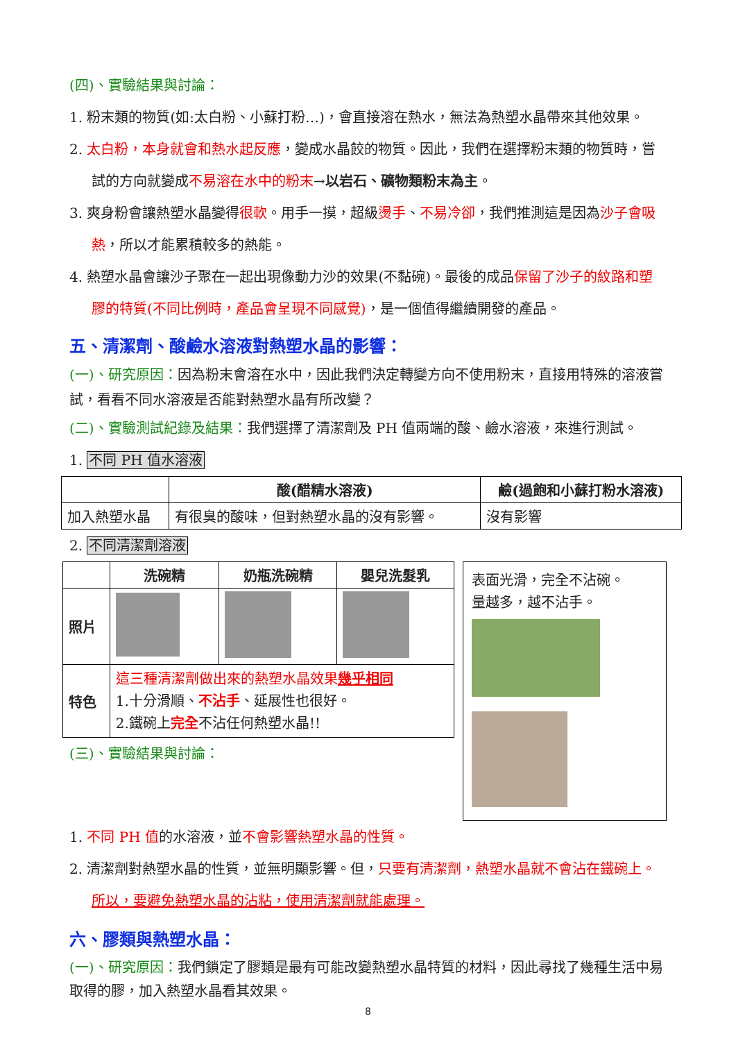(四)、實驗結果與討論：
1. 粉末類的物質(如:太白粉、小蘇打粉…)，會直接溶在熱水，無法為熱塑水晶帶來其他效果。
2. 太白粉，本身就會和熱水起反應，變成水晶餃的物質。因此，我們在選擇粉末類的物質時，嘗試的方向就變成不易溶在水中的粉末→以岩石、礦物類粉末為主。
3. 爽身粉會讓熱塑水晶變得很軟。用手一摸，超級燙手、不易冷卻，我們推測這是因為沙子會吸熱，所以才能累積較多的熱能。
4. 熱塑水晶會讓沙子聚在一起出現像動力沙的效果(不黏碗)。最後的成品保留了沙子的紋路和塑膠的特質(不同比例時，產品會呈現不同感覺)，是一個值得繼續開發的產品。
五、清潔劑、酸鹼水溶液對熱塑水晶的影響：
(一)、研究原因：因為粉末會溶在水中，因此我們決定轉變方向不使用粉末，直接用特殊的溶液嘗試，看看不同水溶液是否能對熱塑水晶有所改變？
(二)、實驗測試紀錄及結果：我們選擇了清潔劑及 PH 值兩端的酸、鹼水溶液，來進行測試。
1. 不同 PH 值水溶液
| | 酸(醋精水溶液) | 鹼(過飽和小蘇打粉水溶液) |
| --- | --- | --- |
| 加入熱塑水晶 | 有很臭的酸味，但對熱塑水晶的沒有影響。 | 沒有影響 |
2. 不同清潔劑溶液
| | 洗碗精 | 奶瓶洗碗精 | 嬰兒洗髮乳 |
| --- | --- | --- | --- |
| 照片 | | | |
| 特色 | 這三種清潔劑做出來的熱塑水晶效果 幾乎相同 1.十分滑順、 不沾手 、延展性也很好。 2.鐵碗上 完全 不沾任何熱塑水晶!! | | |
(三)、實驗結果與討論：
表面光滑，完全不沾碗。
量越多，越不沾手。
1. 不同 PH 值的水溶液，並不會影響熱塑水晶的性質。
2. 清潔劑對熱塑水晶的性質，並無明顯影響。但，只要有清潔劑，熱塑水晶就不會沾在鐵碗上。所以，要避免熱塑水晶的沾粘，使用清潔劑就能處理。
六、膠類與熱塑水晶：
(一)、研究原因：我們鎖定了膠類是最有可能改變熱塑水晶特質的材料，因此尋找了幾種生活中易取得的膠，加入熱塑水晶看其效果。
8